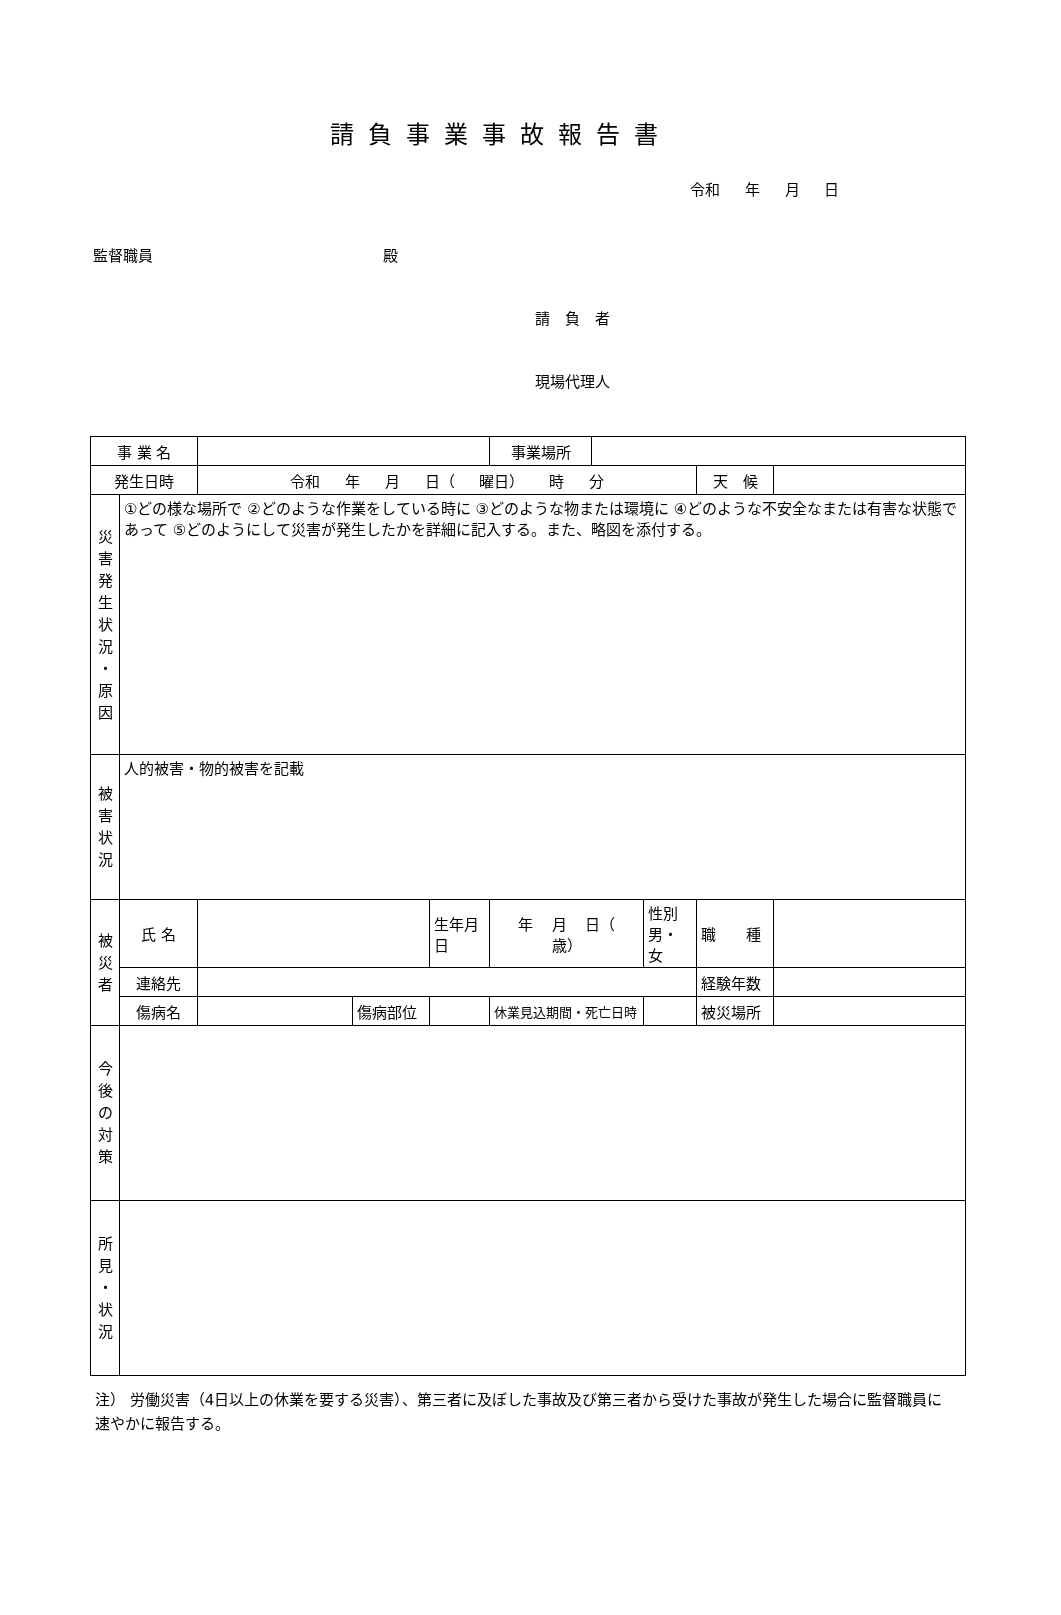請負事業事故報告書
令和 年 月 日
監督職員 殿
請　負　者
現場代理人
| 事 業 名 | | | | | 事業場所 | | | | |
| 発生日時 | | 令和 年 月 日（ 曜日） 時 分 | | | | | | 天 候 | |
| 災 害 発 生 状 況 ・ 原 因 | ①どの様な場所で ②どのような作業をしている時に ③どのような物または環境に ④どのような不安全なまたは有害な状態であって ⑤どのようにして災害が発生したかを詳細に記入する。また、略図を添付する。 | | | | | | | | |
| 被 害 状 況 | 人的被害・物的被害を記載 | | | | | | | | |
| 被 災 者 | 氏 名 | | | 生年月日 | 年 月 日（ 歳） | | 性別 男・女 | 職 種 | |
| | 連絡先 | | | | | | | 経験年数 | |
| | 傷病名 | | 傷病部位 | | 休業見込期間・死亡日時 | | | 被災場所 | |
| 今 後 の 対 策 | | | | | | | | | |
| 所 見 ・ 状 況 | | | | | | | | | |
注） 労働災害（4日以上の休業を要する災害）、第三者に及ぼした事故及び第三者から受けた事故が発生した場合に監督職員に速やかに報告する。